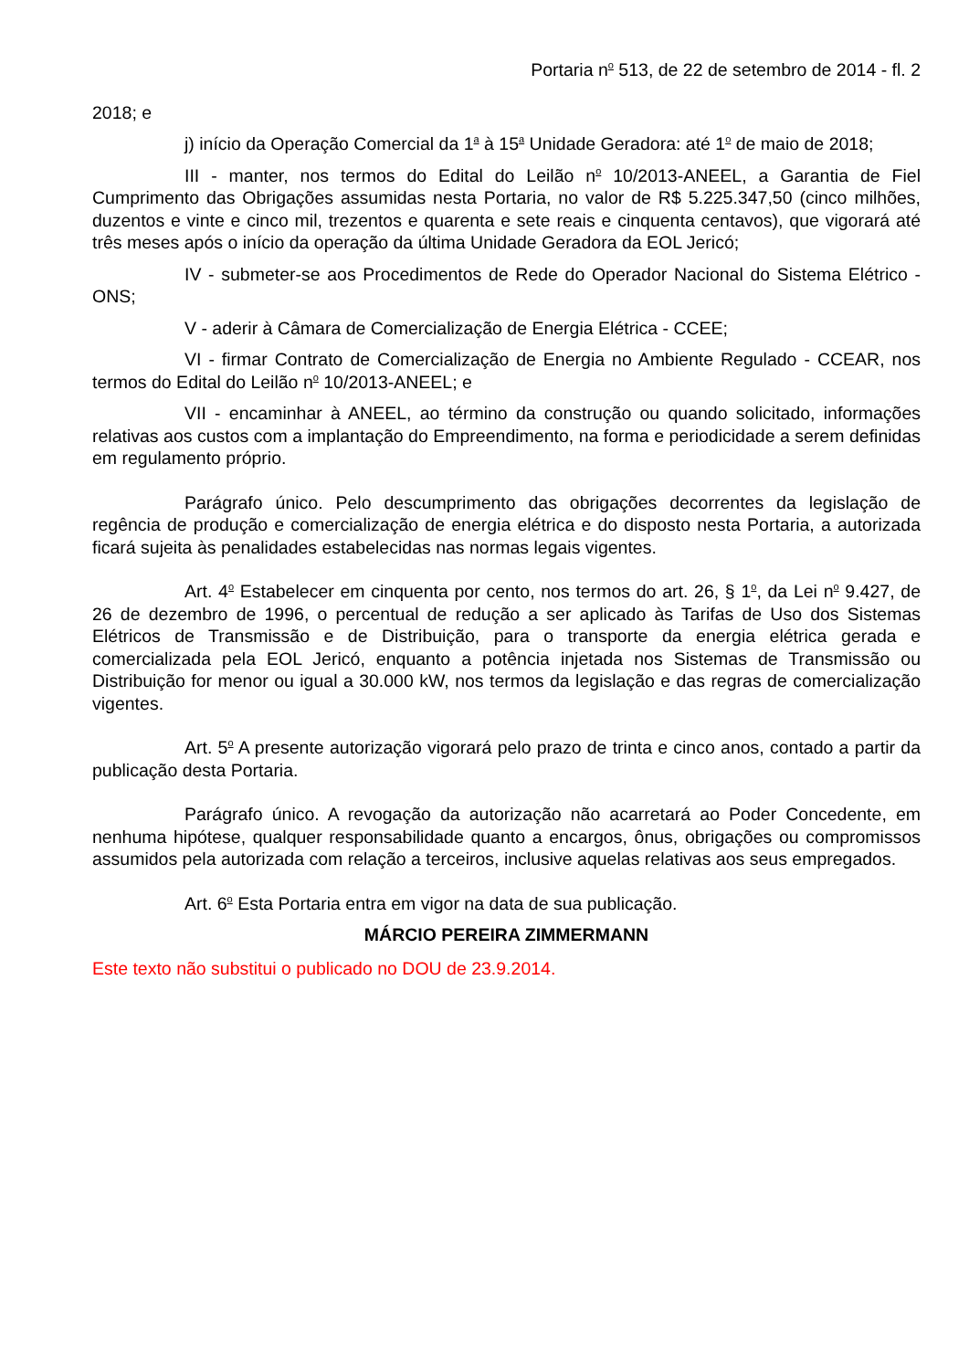Portaria n<sup>o</sup> 513, de 22 de setembro de 2014 - fl. 2
2018; e
j) início da Operação Comercial da 1<sup>a</sup> à 15<sup>a</sup> Unidade Geradora: até 1<sup>o</sup> de maio de 2018;
III - manter, nos termos do Edital do Leilão n<sup>o</sup> 10/2013-ANEEL, a Garantia de Fiel Cumprimento das Obrigações assumidas nesta Portaria, no valor de R$ 5.225.347,50 (cinco milhões, duzentos e vinte e cinco mil, trezentos e quarenta e sete reais e cinquenta centavos), que vigorará até três meses após o início da operação da última Unidade Geradora da EOL Jericó;
IV - submeter-se aos Procedimentos de Rede do Operador Nacional do Sistema Elétrico - ONS;
V - aderir à Câmara de Comercialização de Energia Elétrica - CCEE;
VI - firmar Contrato de Comercialização de Energia no Ambiente Regulado - CCEAR, nos termos do Edital do Leilão n<sup>o</sup> 10/2013-ANEEL; e
VII - encaminhar à ANEEL, ao término da construção ou quando solicitado, informações relativas aos custos com a implantação do Empreendimento, na forma e periodicidade a serem definidas em regulamento próprio.
Parágrafo único. Pelo descumprimento das obrigações decorrentes da legislação de regência de produção e comercialização de energia elétrica e do disposto nesta Portaria, a autorizada ficará sujeita às penalidades estabelecidas nas normas legais vigentes.
Art. 4<sup>o</sup> Estabelecer em cinquenta por cento, nos termos do art. 26, § 1<sup>o</sup>, da Lei n<sup>o</sup> 9.427, de 26 de dezembro de 1996, o percentual de redução a ser aplicado às Tarifas de Uso dos Sistemas Elétricos de Transmissão e de Distribuição, para o transporte da energia elétrica gerada e comercializada pela EOL Jericó, enquanto a potência injetada nos Sistemas de Transmissão ou Distribuição for menor ou igual a 30.000 kW, nos termos da legislação e das regras de comercialização vigentes.
Art. 5<sup>o</sup> A presente autorização vigorará pelo prazo de trinta e cinco anos, contado a partir da publicação desta Portaria.
Parágrafo único. A revogação da autorização não acarretará ao Poder Concedente, em nenhuma hipótese, qualquer responsabilidade quanto a encargos, ônus, obrigações ou compromissos assumidos pela autorizada com relação a terceiros, inclusive aquelas relativas aos seus empregados.
Art. 6<sup>o</sup> Esta Portaria entra em vigor na data de sua publicação.
MÁRCIO PEREIRA ZIMMERMANN
Este texto não substitui o publicado no DOU de 23.9.2014.